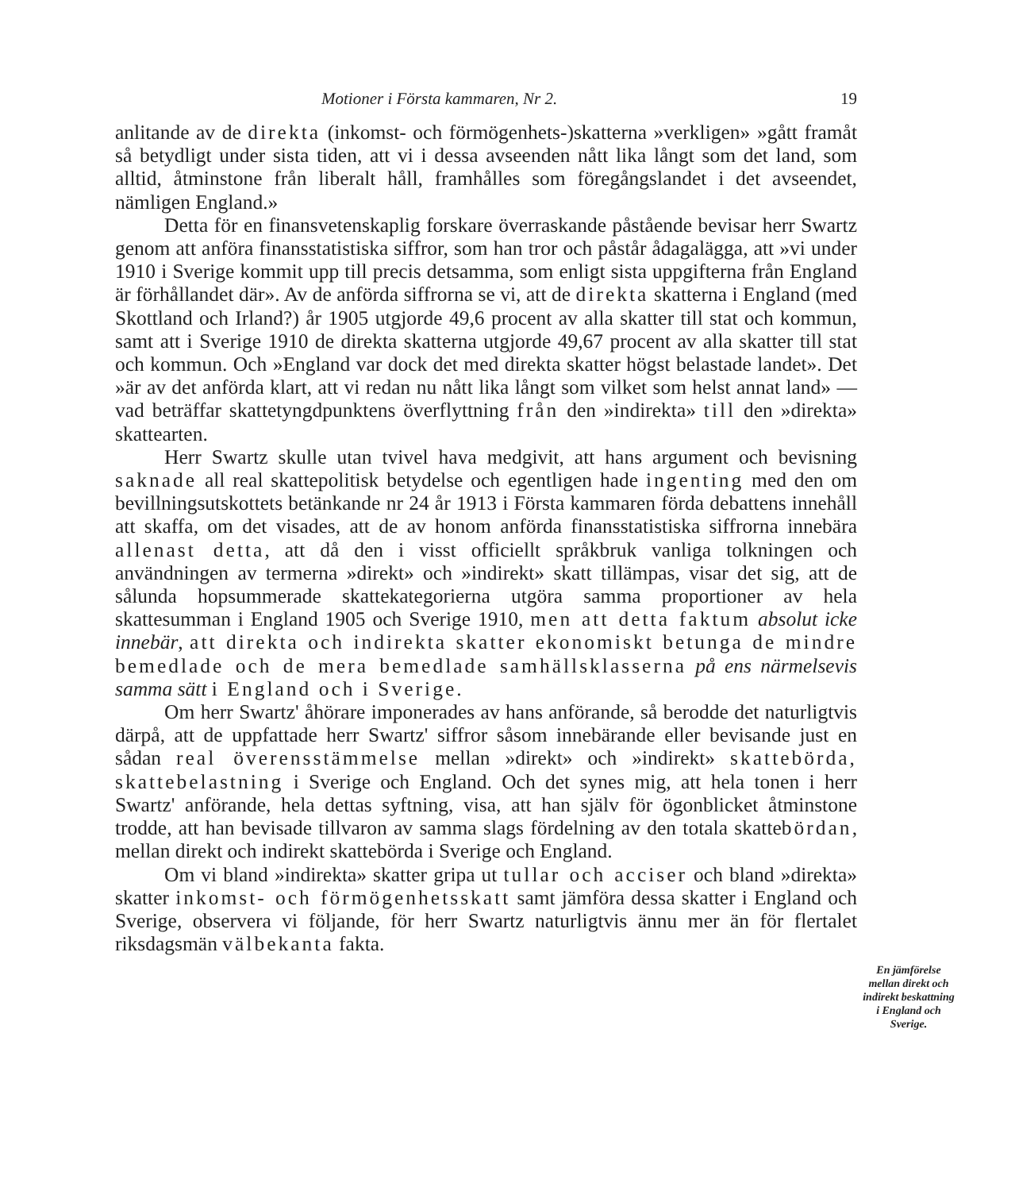Motioner i Första kammaren, Nr 2. 19
anlitande av de direkta (inkomst- och förmögenhets-)skatterna »verkligen» »gått framåt så betydligt under sista tiden, att vi i dessa avseenden nått lika långt som det land, som alltid, åtminstone från liberalt håll, framhålles som föregångslandet i det avseendet, nämligen England.»
Detta för en finansvetenskaplig forskare överraskande påstående bevisar herr Swartz genom att anföra finansstatistiska siffror, som han tror och påstår ådagalägga, att »vi under 1910 i Sverige kommit upp till precis detsamma, som enligt sista uppgifterna från England är förhållandet där». Av de anförda siffrorna se vi, att de direkta skatterna i England (med Skottland och Irland?) år 1905 utgjorde 49,6 procent av alla skatter till stat och kommun, samt att i Sverige 1910 de direkta skatterna utgjorde 49,67 procent av alla skatter till stat och kommun. Och »England var dock det med direkta skatter högst belastade landet». Det »är av det anförda klart, att vi redan nu nått lika långt som vilket som helst annat land» — vad beträffar skattetyngdpunktens överflyttning från den »indirekta» till den »direkta» skattearten.
Herr Swartz skulle utan tvivel hava medgivit, att hans argument och bevisning saknade all real skattepolitisk betydelse och egentligen hade ingenting med den om bevillningsutskottets betänkande nr 24 år 1913 i Första kammaren förda debattens innehåll att skaffa, om det visades, att de av honom anförda finansstatistiska siffrorna innebära allenast detta, att då den i visst officiellt språkbruk vanliga tolkningen och användningen av termerna »direkt» och »indirekt» skatt tillämpas, visar det sig, att de sålunda hopsummerade skattekategorierna utgöra samma proportioner av hela skattesumman i England 1905 och Sverige 1910, men att detta faktum absolut icke innebär, att direkta och indirekta skatter ekonomiskt betunga de mindre bemedlade och de mera bemedlade samhällsklasserna på ens närmelsevis samma sätt i England och i Sverige.
Om herr Swartz' åhörare imponerades av hans anförande, så berodde det naturligtvis därpå, att de uppfattade herr Swartz' siffror såsom innebärande eller bevisande just en sådan real överensstämmelse mellan »direkt» och »indirekt» skattebörda, skattebelastning i Sverige och England. Och det synes mig, att hela tonen i herr Swartz' anförande, hela dettas syftning, visa, att han själv för ögonblicket åtminstone trodde, att han bevisade tillvaron av samma slags fördelning av den totala skattebördan, mellan direkt och indirekt skattebörda i Sverige och England.
Om vi bland »indirekta» skatter gripa ut tullar och acciser och bland »direkta» skatter inkomst- och förmögenhetsskatt samt jämföra dessa skatter i England och Sverige, observera vi följande, för herr Swartz naturligtvis ännu mer än för flertalet riksdagsmän välbekanta fakta.
En jämförelse mellan direkt och indirekt beskattning i England och Sverige.